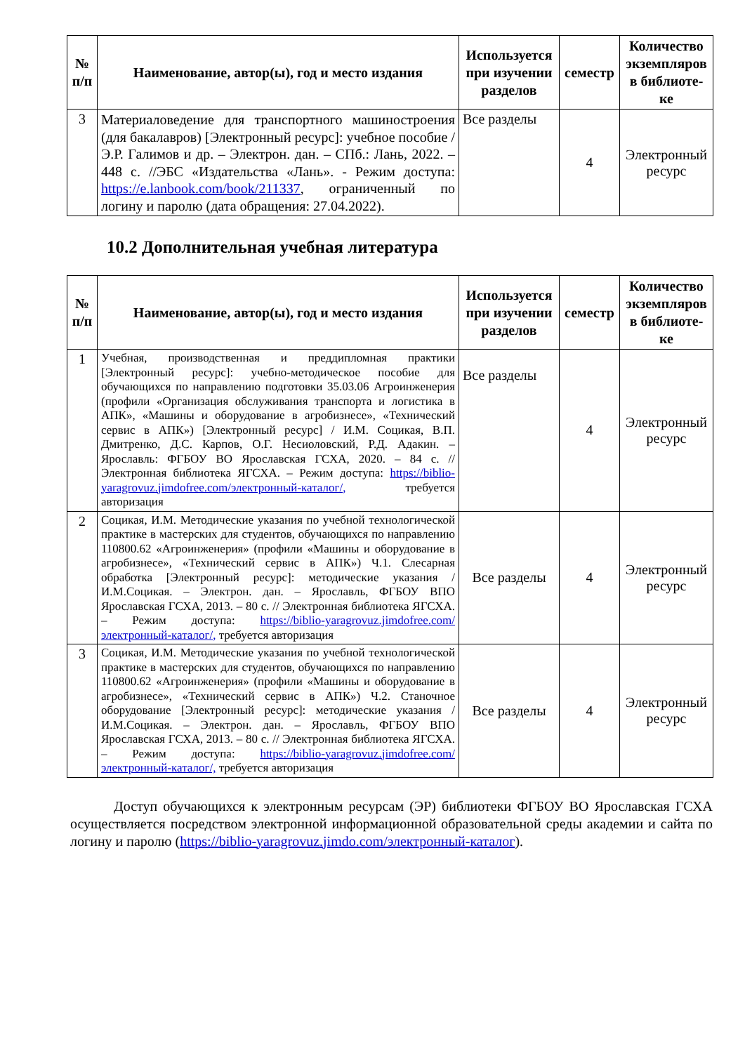| № п/п | Наименование, автор(ы), год и место издания | Используется при изучении разделов | семестр | Количество экземпляров в библиоте-ке |
| --- | --- | --- | --- | --- |
| 3 | Материаловедение для транспортного машиностроения (для бакалавров) [Электронный ресурс]: учебное пособие / Э.Р. Галимов и др. – Электрон. дан. – СПб.: Лань, 2022. – 448 с. //ЭБС «Издательства «Лань». - Режим доступа: https://e.lanbook.com/book/211337 , ограниченный по логину и паролю (дата обращения: 27.04.2022). | Все разделы | 4 | Электронный ресурс |
10.2 Дополнительная учебная литература
| № п/п | Наименование, автор(ы), год и место издания | Используется при изучении разделов | семестр | Количество экземпляров в библиоте-ке |
| --- | --- | --- | --- | --- |
| 1 | Учебная, производственная и преддипломная практики [Электронный ресурс]: учебно-методическое пособие для обучающихся по направлению подготовки 35.03.06 Агроинженерия (профили «Организация обслуживания транспорта и логистика в АПК», «Машины и оборудование в агробизнесе», «Технический сервис в АПК») [Электронный ресурс] / И.М. Социкая, В.П. Дмитренко, Д.С. Карпов, О.Г. Несиоловский, Р.Д. Адакин. – Ярославль: ФГБОУ ВО Ярославская ГСХА, 2020. – 84 с. // Электронная библиотека ЯГСХА. – Режим доступа: https://biblio-yaragrovuz.jimdofree.com/электронный-каталог/, требуется авторизация | Все разделы | 4 | Электронный ресурс |
| 2 | Социкая, И.М. Методические указания по учебной технологической практике в мастерских для студентов, обучающихся по направлению 110800.62 «Агроинженерия» (профили «Машины и оборудование в агробизнесе», «Технический сервис в АПК») Ч.1. Слесарная обработка [Электронный ресурс]: методические указания / И.М.Социкая. – Электрон. дан. – Ярославль, ФГБОУ ВПО Ярославская ГСХА, 2013. – 80 с. // Электронная библиотека ЯГСХА. – Режим доступа: https://biblio-yaragrovuz.jimdofree.com/электронный-каталог/, требуется авторизация | Все разделы | 4 | Электронный ресурс |
| 3 | Социкая, И.М. Методические указания по учебной технологической практике в мастерских для студентов, обучающихся по направлению 110800.62 «Агроинженерия» (профили «Машины и оборудование в агробизнесе», «Технический сервис в АПК») Ч.2. Станочное оборудование [Электронный ресурс]: методические указания / И.М.Социкая. – Электрон. дан. – Ярославль, ФГБОУ ВПО Ярославская ГСХА, 2013. – 80 с. // Электронная библиотека ЯГСХА. – Режим доступа: https://biblio-yaragrovuz.jimdofree.com/электронный-каталог/, требуется авторизация | Все разделы | 4 | Электронный ресурс |
Доступ обучающихся к электронным ресурсам (ЭР) библиотеки ФГБОУ ВО Ярославская ГСХА осуществляется посредством электронной информационной образовательной среды академии и сайта по логину и паролю (https://biblio-yaragrovuz.jimdo.com/электронный-каталог).